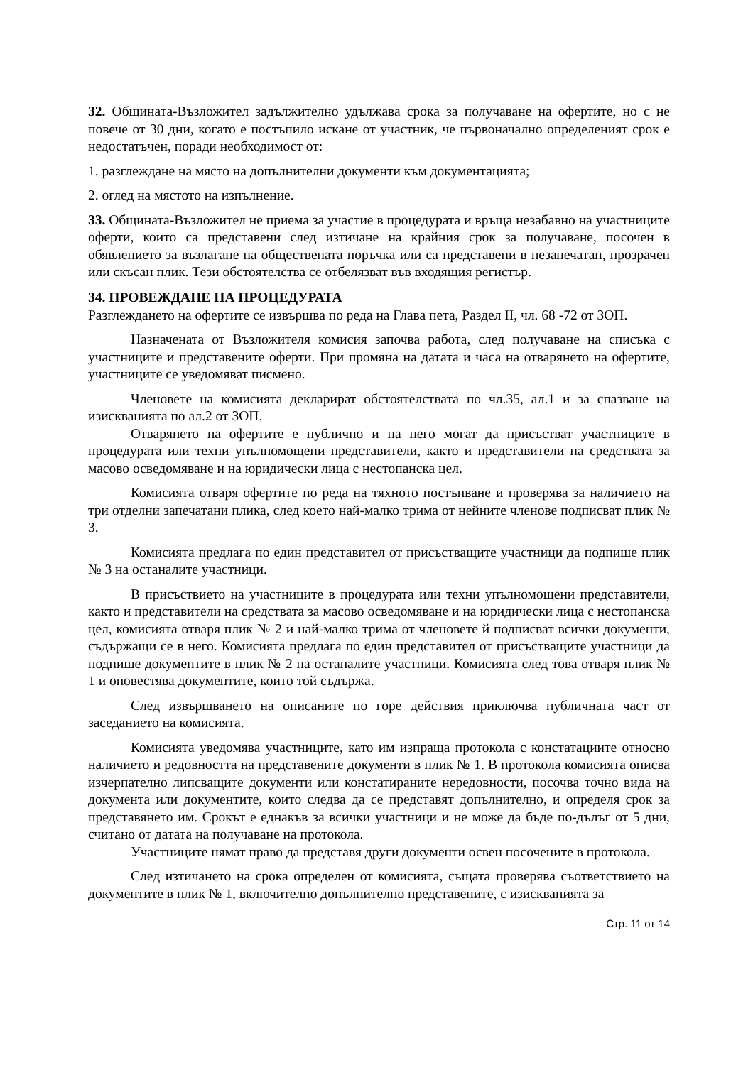32. Общината-Възложител задължително удължава срока за получаване на офертите, но с не повече от 30 дни, когато е постъпило искане от участник, че първоначално определеният срок е недостатъчен, поради необходимост от:
1. разглеждане на място на допълнителни документи към документацията;
2. оглед на мястото на изпълнение.
33. Общината-Възложител не приема за участие в процедурата и връща незабавно на участниците оферти, които са представени след изтичане на крайния срок за получаване, посочен в обявлението за възлагане на обществената поръчка или са представени в незапечатан, прозрачен или скъсан плик. Тези обстоятелства се отбелязват във входящия регистър.
34. ПРОВЕЖДАНЕ НА ПРОЦЕДУРАТА
Разглеждането на офертите се извършва по реда на Глава пета, Раздел II, чл. 68 -72 от ЗОП.
Назначената от Възложителя комисия започва работа, след получаване на списъка с участниците и представените оферти. При промяна на датата и часа на отварянето на офертите, участниците се уведомяват писмено.
Членовете на комисията декларират обстоятелствата по чл.35, ал.1 и за спазване на изискванията по ал.2 от ЗОП.
Отварянето на офертите е публично и на него могат да присъстват участниците в процедурата или техни упълномощени представители, както и представители на средствата за масово осведомяване и на юридически лица с нестопанска цел.
Комисията отваря офертите по реда на тяхното постъпване и проверява за наличието на три отделни запечатани плика, след което най-малко трима от нейните членове подписват плик № 3.
Комисията предлага по един представител от присъстващите участници да подпише плик № 3 на останалите участници.
В присъствието на участниците в процедурата или техни упълномощени представители, както и представители на средствата за масово осведомяване и на юридически лица с нестопанска цел, комисията отваря плик № 2 и най-малко трима от членовете й подписват всички документи, съдържащи се в него. Комисията предлага по един представител от присъстващите участници да подпише документите в плик № 2 на останалите участници. Комисията след това отваря плик № 1 и оповестява документите, които той съдържа.
След извършването на описаните по горе действия приключва публичната част от заседанието на комисията.
Комисията уведомява участниците, като им изпраща протокола с констатациите относно наличието и редовността на представените документи в плик № 1. В протокола комисията описва изчерпателно липсващите документи или констатираните нередовности, посочва точно вида на документа или документите, които следва да се представят допълнително, и определя срок за представянето им. Срокът е еднакъв за всички участници и не може да бъде по-дълъг от 5 дни, считано от датата на получаване на протокола.
Участниците нямат право да представя други документи освен посочените в протокола.
След изтичането на срока определен от комисията, същата проверява съответствието на документите в плик № 1, включително допълнително представените, с изискванията за
Стр. 11 от 14